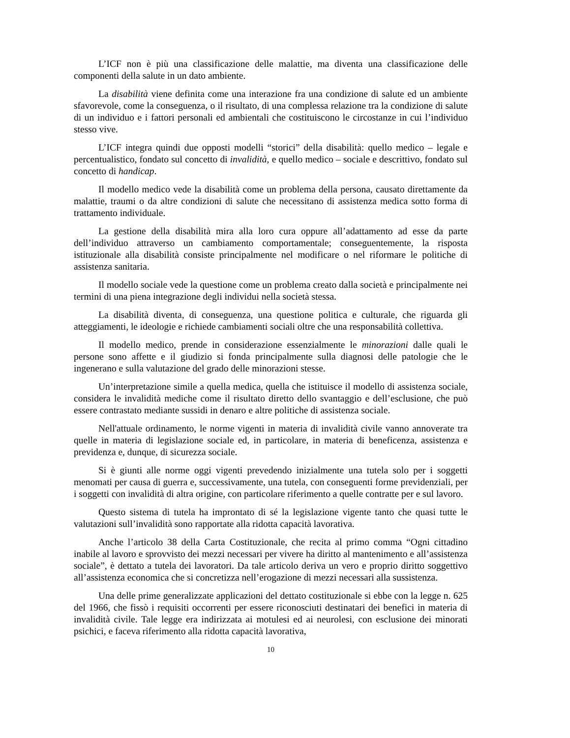L’ICF non è più una classificazione delle malattie, ma diventa una classificazione delle componenti della salute in un dato ambiente.
La disabilità viene definita come una interazione fra una condizione di salute ed un ambiente sfavorevole, come la conseguenza, o il risultato, di una complessa relazione tra la condizione di salute di un individuo e i fattori personali ed ambientali che costituiscono le circostanze in cui l’individuo stesso vive.
L’ICF integra quindi due opposti modelli “storici” della disabilità: quello medico – legale e percentualistico, fondato sul concetto di invalidità, e quello medico – sociale e descrittivo, fondato sul concetto di handicap.
Il modello medico vede la disabilità come un problema della persona, causato direttamente da malattie, traumi o da altre condizioni di salute che necessitano di assistenza medica sotto forma di trattamento individuale.
La gestione della disabilità mira alla loro cura oppure all’adattamento ad esse da parte dell’individuo attraverso un cambiamento comportamentale; conseguentemente, la risposta istituzionale alla disabilità consiste principalmente nel modificare o nel riformare le politiche di assistenza sanitaria.
Il modello sociale vede la questione come un problema creato dalla società e principalmente nei termini di una piena integrazione degli individui nella società stessa.
La disabilità diventa, di conseguenza, una questione politica e culturale, che riguarda gli atteggiamenti, le ideologie e richiede cambiamenti sociali oltre che una responsabilità collettiva.
Il modello medico, prende in considerazione essenzialmente le minorazioni dalle quali le persone sono affette e il giudizio si fonda principalmente sulla diagnosi delle patologie che le ingenerano e sulla valutazione del grado delle minorazioni stesse.
Un’interpretazione simile a quella medica, quella che istituisce il modello di assistenza sociale, considera le invalidità mediche come il risultato diretto dello svantaggio e dell’esclusione, che può essere contrastato mediante sussidi in denaro e altre politiche di assistenza sociale.
Nell'attuale ordinamento, le norme vigenti in materia di invalidità civile vanno annoverate tra quelle in materia di legislazione sociale ed, in particolare, in materia di beneficenza, assistenza e previdenza e, dunque, di sicurezza sociale.
Si è giunti alle norme oggi vigenti prevedendo inizialmente una tutela solo per i soggetti menomati per causa di guerra e, successivamente, una tutela, con conseguenti forme previdenziali, per i soggetti con invalidità di altra origine, con particolare riferimento a quelle contratte per e sul lavoro.
Questo sistema di tutela ha improntato di sé la legislazione vigente tanto che quasi tutte le valutazioni sull’invalidità sono rapportate alla ridotta capacità lavorativa.
Anche l’articolo 38 della Carta Costituzionale, che recita al primo comma “Ogni cittadino inabile al lavoro e sprovvisto dei mezzi necessari per vivere ha diritto al mantenimento e all’assistenza sociale”, è dettato a tutela dei lavoratori. Da tale articolo deriva un vero e proprio diritto soggettivo all’assistenza economica che si concretizza nell’erogazione di mezzi necessari alla sussistenza.
Una delle prime generalizzate applicazioni del dettato costituzionale si ebbe con la legge n. 625 del 1966, che fissò i requisiti occorrenti per essere riconosciuti destinatari dei benefici in materia di invalidità civile. Tale legge era indirizzata ai motulesi ed ai neurolesi, con esclusione dei minorati psichici, e faceva riferimento alla ridotta capacità lavorativa,
10